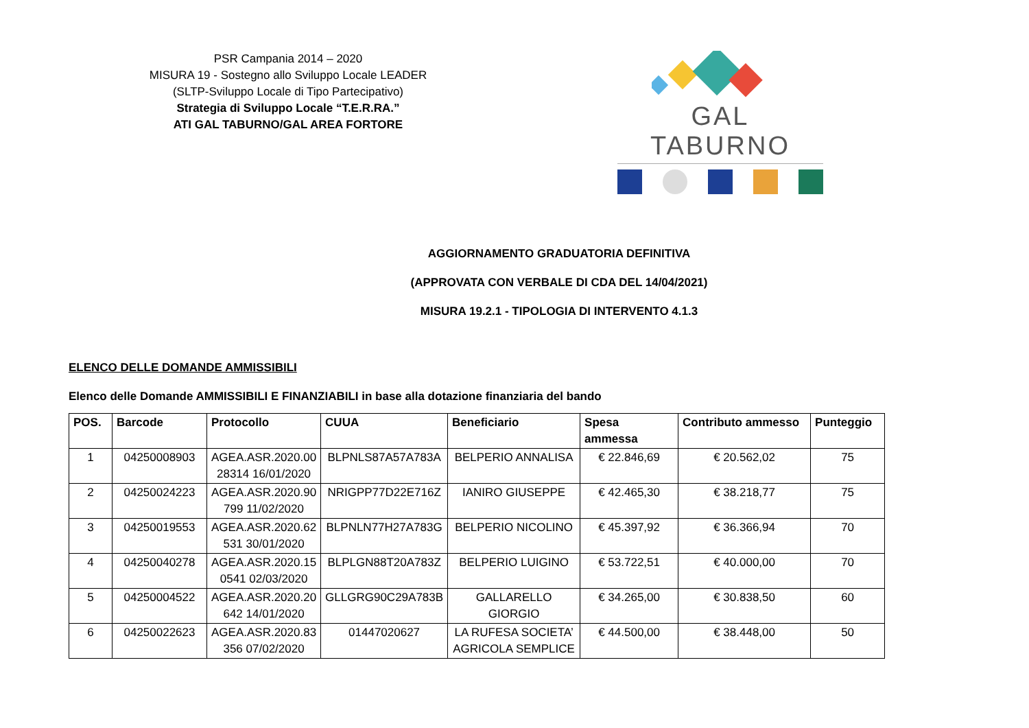PSR Campania 2014 – 2020
MISURA 19 - Sostegno allo Sviluppo Locale LEADER
(SLTP-Sviluppo Locale di Tipo Partecipativo)
Strategia di Sviluppo Locale “T.E.R.RA.”
ATI GAL TABURNO/GAL AREA FORTORE
GAL TABURNO
AGGIORNAMENTO GRADUATORIA DEFINITIVA
(APPROVATA CON VERBALE DI CDA DEL 14/04/2021)
MISURA 19.2.1 - TIPOLOGIA DI INTERVENTO 4.1.3
ELENCO DELLE DOMANDE AMMISSIBILI
Elenco delle Domande AMMISSIBILI E FINANZIABILI in base alla dotazione finanziaria del bando
| POS. | Barcode | Protocollo | CUUA | Beneficiario | Spesa ammessa | Contributo ammesso | Punteggio |
| --- | --- | --- | --- | --- | --- | --- | --- |
| 1 | 04250008903 | AGEA.ASR.2020.00 28314 16/01/2020 | BLPNLS87A57A783A | BELPERIO ANNALISA | € 22.846,69 | € 20.562,02 | 75 |
| 2 | 04250024223 | AGEA.ASR.2020.90 799 11/02/2020 | NRIGPP77D22E716Z | IANIRO GIUSEPPE | € 42.465,30 | € 38.218,77 | 75 |
| 3 | 04250019553 | AGEA.ASR.2020.62 531 30/01/2020 | BLPNLN77H27A783G | BELPERIO NICOLINO | € 45.397,92 | € 36.366,94 | 70 |
| 4 | 04250040278 | AGEA.ASR.2020.15 0541 02/03/2020 | BLPLGN88T20A783Z | BELPERIO LUIGINO | € 53.722,51 | € 40.000,00 | 70 |
| 5 | 04250004522 | AGEA.ASR.2020.20 642 14/01/2020 | GLLGRG90C29A783B | GALLARELLO GIORGIO | € 34.265,00 | € 30.838,50 | 60 |
| 6 | 04250022623 | AGEA.ASR.2020.83 356 07/02/2020 | 01447020627 | LA RUFESA SOCIETA’ AGRICOLA SEMPLICE | € 44.500,00 | € 38.448,00 | 50 |